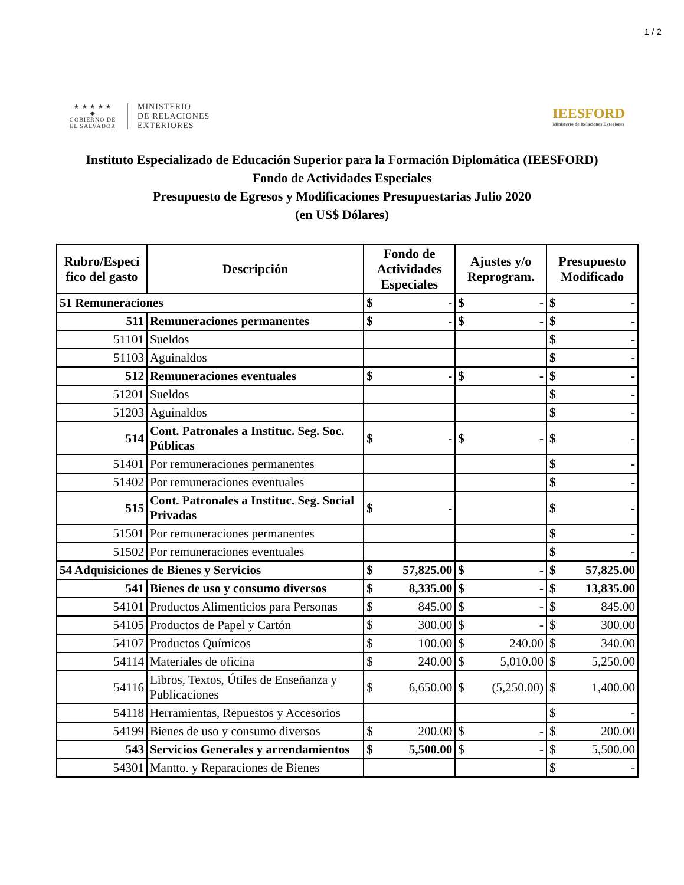1 / 2
★ ★ ★ ★ ★
◆
GOBIERNO DE
EL SALVADOR
MINISTERIO
DE RELACIONES
EXTERIORES
IEESFORD
Ministerio de Relaciones Exteriores
Instituto Especializado de Educación Superior para la Formación Diplomática (IEESFORD)
Fondo de Actividades Especiales
Presupuesto de Egresos y Modificaciones Presupuestarias Julio 2020
(en US$ Dólares)
| Rubro/Especi fico del gasto | Descripción | Fondo de Actividades Especiales | Ajustes y/o Reprogram. | Presupuesto Modificado |
| --- | --- | --- | --- | --- |
| 51 Remuneraciones | | $ - | $ - | $ - |
| 511 | Remuneraciones permanentes | $ - | $ - | $ - |
| 51101 | Sueldos | | | $ - |
| 51103 | Aguinaldos | | | $ - |
| 512 | Remuneraciones eventuales | $ - | $ - | $ - |
| 51201 | Sueldos | | | $ - |
| 51203 | Aguinaldos | | | $ - |
| 514 | Cont. Patronales a Instituc. Seg. Soc. Públicas | $ - | $ - | $ - |
| 51401 | Por remuneraciones permanentes | | | $ - |
| 51402 | Por remuneraciones eventuales | | | $ - |
| 515 | Cont. Patronales a Instituc. Seg. Social Privadas | $ - | | $ - |
| 51501 | Por remuneraciones permanentes | | | $ - |
| 51502 | Por remuneraciones eventuales | | | $ - |
| 54 Adquisiciones de Bienes y Servicios | | $ 57,825.00 | $ - | $ 57,825.00 |
| 541 | Bienes de uso y consumo diversos | $ 8,335.00 | $ - | $ 13,835.00 |
| 54101 | Productos Alimenticios para Personas | $ 845.00 | $ - | $ 845.00 |
| 54105 | Productos de Papel y Cartón | $ 300.00 | $ - | $ 300.00 |
| 54107 | Productos Químicos | $ 100.00 | $ 240.00 | $ 340.00 |
| 54114 | Materiales de oficina | $ 240.00 | $ 5,010.00 | $ 5,250.00 |
| 54116 | Libros, Textos, Útiles de Enseñanza y Publicaciones | $ 6,650.00 | $ (5,250.00) | $ 1,400.00 |
| 54118 | Herramientas, Repuestos y Accesorios | | | $ - |
| 54199 | Bienes de uso y consumo diversos | $ 200.00 | $ - | $ 200.00 |
| 543 | Servicios Generales y arrendamientos | $ 5,500.00 | $ - | $ 5,500.00 |
| 54301 | Mantto. y Reparaciones de Bienes | | | $ - |